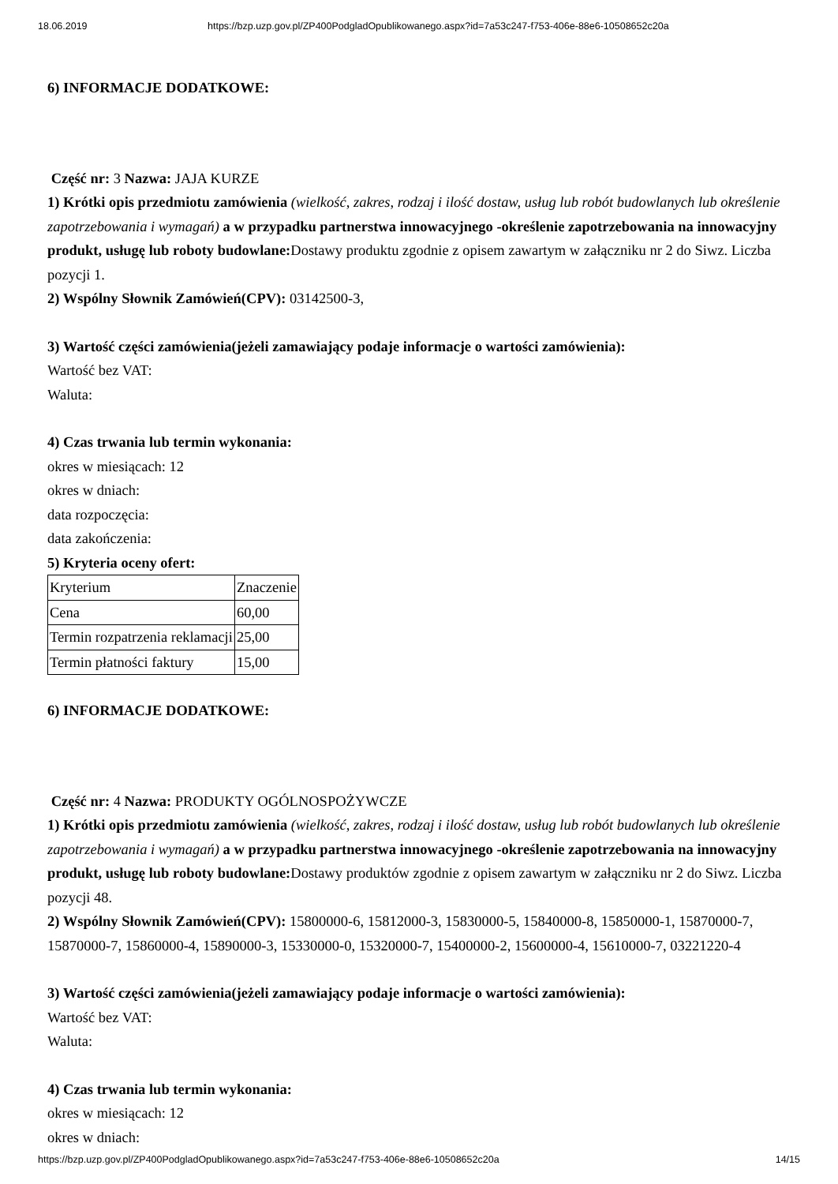18.06.2019 https://bzp.uzp.gov.pl/ZP400PodgladOpublikowanego.aspx?id=7a53c247-f753-406e-88e6-10508652c20a
6) INFORMACJE DODATKOWE:
Część nr: 3 Nazwa: JAJA KURZE
1) Krótki opis przedmiotu zamówienia (wielkość, zakres, rodzaj i ilość dostaw, usług lub robót budowlanych lub określenie zapotrzebowania i wymagań) a w przypadku partnerstwa innowacyjnego -określenie zapotrzebowania na innowacyjny produkt, usługę lub roboty budowlane: Dostawy produktu zgodnie z opisem zawartym w załączniku nr 2 do Siwz. Liczba pozycji 1.
2) Wspólny Słownik Zamówień(CPV): 03142500-3,
3) Wartość części zamówienia(jeżeli zamawiający podaje informacje o wartości zamówienia):
Wartość bez VAT:
Waluta:
4) Czas trwania lub termin wykonania:
okres w miesiącach: 12
okres w dniach:
data rozpoczęcia:
data zakończenia:
5) Kryteria oceny ofert:
| Kryterium | Znaczenie |
| Cena | 60,00 |
| Termin rozpatrzenia reklamacji | 25,00 |
| Termin płatności faktury | 15,00 |
6) INFORMACJE DODATKOWE:
Część nr: 4 Nazwa: PRODUKTY OGÓLNOSPOŻYWCZE
1) Krótki opis przedmiotu zamówienia (wielkość, zakres, rodzaj i ilość dostaw, usług lub robót budowlanych lub określenie zapotrzebowania i wymagań) a w przypadku partnerstwa innowacyjnego -określenie zapotrzebowania na innowacyjny produkt, usługę lub roboty budowlane: Dostawy produktów zgodnie z opisem zawartym w załączniku nr 2 do Siwz. Liczba pozycji 48.
2) Wspólny Słownik Zamówień(CPV): 15800000-6, 15812000-3, 15830000-5, 15840000-8, 15850000-1, 15870000-7, 15870000-7, 15860000-4, 15890000-3, 15330000-0, 15320000-7, 15400000-2, 15600000-4, 15610000-7, 03221220-4
3) Wartość części zamówienia(jeżeli zamawiający podaje informacje o wartości zamówienia):
Wartość bez VAT:
Waluta:
4) Czas trwania lub termin wykonania:
okres w miesiącach: 12
okres w dniach:
https://bzp.uzp.gov.pl/ZP400PodgladOpublikowanego.aspx?id=7a53c247-f753-406e-88e6-10508652c20a 14/15